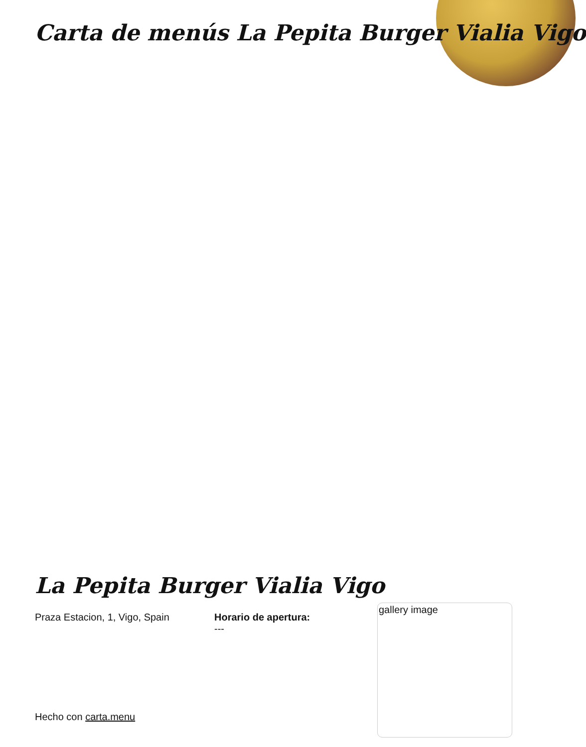Carta de menús La Pepita Burger Vialia Vigo
La Pepita Burger Vialia Vigo
Praza Estacion, 1, Vigo, Spain Horario de apertura:
---
gallery image
Hecho con carta.menu